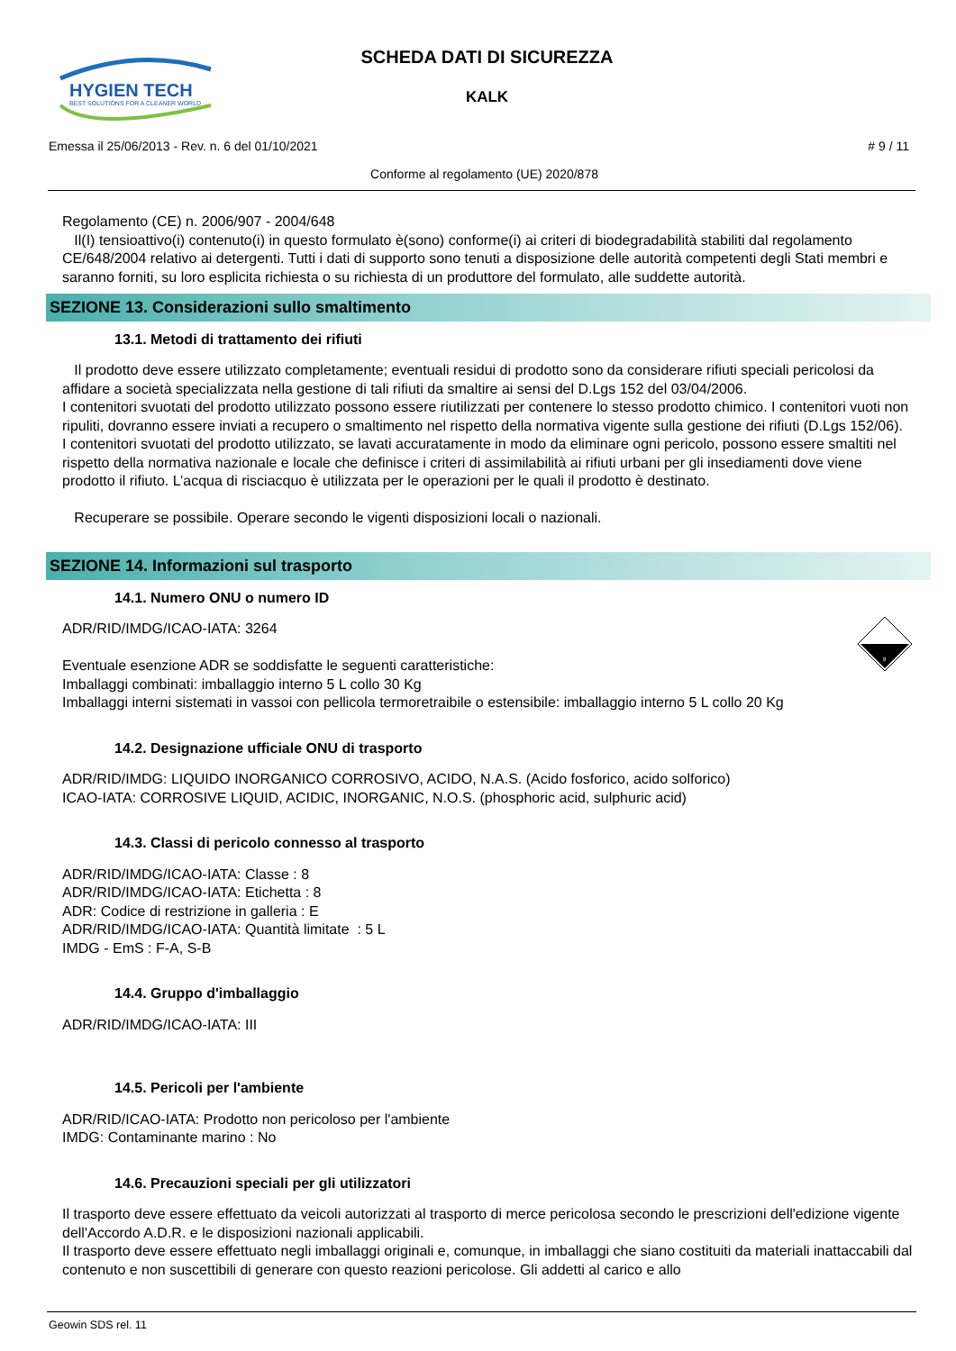HYGIEN TECH
BEST SOLUTIONS FOR A CLEANER WORLD
SCHEDA DATI DI SICUREZZA
KALK
Emessa il 25/06/2013 - Rev. n. 6 del 01/10/2021 # 9 / 11
Conforme al regolamento (UE) 2020/878
Regolamento (CE) n. 2006/907 - 2004/648
Il(I) tensioattivo(i) contenuto(i) in questo formulato è(sono) conforme(i) ai criteri di biodegradabilità stabiliti dal regolamento CE/648/2004 relativo ai detergenti. Tutti i dati di supporto sono tenuti a disposizione delle autorità competenti degli Stati membri e saranno forniti, su loro esplicita richiesta o su richiesta di un produttore del formulato, alle suddette autorità.
SEZIONE 13. Considerazioni sullo smaltimento
13.1. Metodi di trattamento dei rifiuti
Il prodotto deve essere utilizzato completamente; eventuali residui di prodotto sono da considerare rifiuti speciali pericolosi da affidare a società specializzata nella gestione di tali rifiuti da smaltire ai sensi del D.Lgs 152 del 03/04/2006.
I contenitori svuotati del prodotto utilizzato possono essere riutilizzati per contenere lo stesso prodotto chimico. I contenitori vuoti non ripuliti, dovranno essere inviati a recupero o smaltimento nel rispetto della normativa vigente sulla gestione dei rifiuti (D.Lgs 152/06).
I contenitori svuotati del prodotto utilizzato, se lavati accuratamente in modo da eliminare ogni pericolo, possono essere smaltiti nel rispetto della normativa nazionale e locale che definisce i criteri di assimilabilità ai rifiuti urbani per gli insediamenti dove viene prodotto il rifiuto. L’acqua di risciacquo è utilizzata per le operazioni per le quali il prodotto è destinato.
Recuperare se possibile. Operare secondo le vigenti disposizioni locali o nazionali.
SEZIONE 14. Informazioni sul trasporto
14.1. Numero ONU o numero ID
ADR/RID/IMDG/ICAO-IATA: 3264
Eventuale esenzione ADR se soddisfatte le seguenti caratteristiche:
Imballaggi combinati: imballaggio interno 5 L collo 30 Kg
Imballaggi interni sistemati in vassoi con pellicola termoretraibile o estensibile: imballaggio interno 5 L collo 20 Kg
8
14.2. Designazione ufficiale ONU di trasporto
ADR/RID/IMDG: LIQUIDO INORGANICO CORROSIVO, ACIDO, N.A.S. (Acido fosforico, acido solforico)
ICAO-IATA: CORROSIVE LIQUID, ACIDIC, INORGANIC, N.O.S. (phosphoric acid, sulphuric acid)
14.3. Classi di pericolo connesso al trasporto
ADR/RID/IMDG/ICAO-IATA: Classe : 8
ADR/RID/IMDG/ICAO-IATA: Etichetta : 8
ADR: Codice di restrizione in galleria : E
ADR/RID/IMDG/ICAO-IATA: Quantità limitate : 5 L
IMDG - EmS : F-A, S-B
14.4. Gruppo d'imballaggio
ADR/RID/IMDG/ICAO-IATA: III
14.5. Pericoli per l'ambiente
ADR/RID/ICAO-IATA: Prodotto non pericoloso per l'ambiente
IMDG: Contaminante marino : No
14.6. Precauzioni speciali per gli utilizzatori
Il trasporto deve essere effettuato da veicoli autorizzati al trasporto di merce pericolosa secondo le prescrizioni dell'edizione vigente dell'Accordo A.D.R. e le disposizioni nazionali applicabili.
Il trasporto deve essere effettuato negli imballaggi originali e, comunque, in imballaggi che siano costituiti da materiali inattaccabili dal contenuto e non suscettibili di generare con questo reazioni pericolose. Gli addetti al carico e allo
Geowin SDS rel. 11